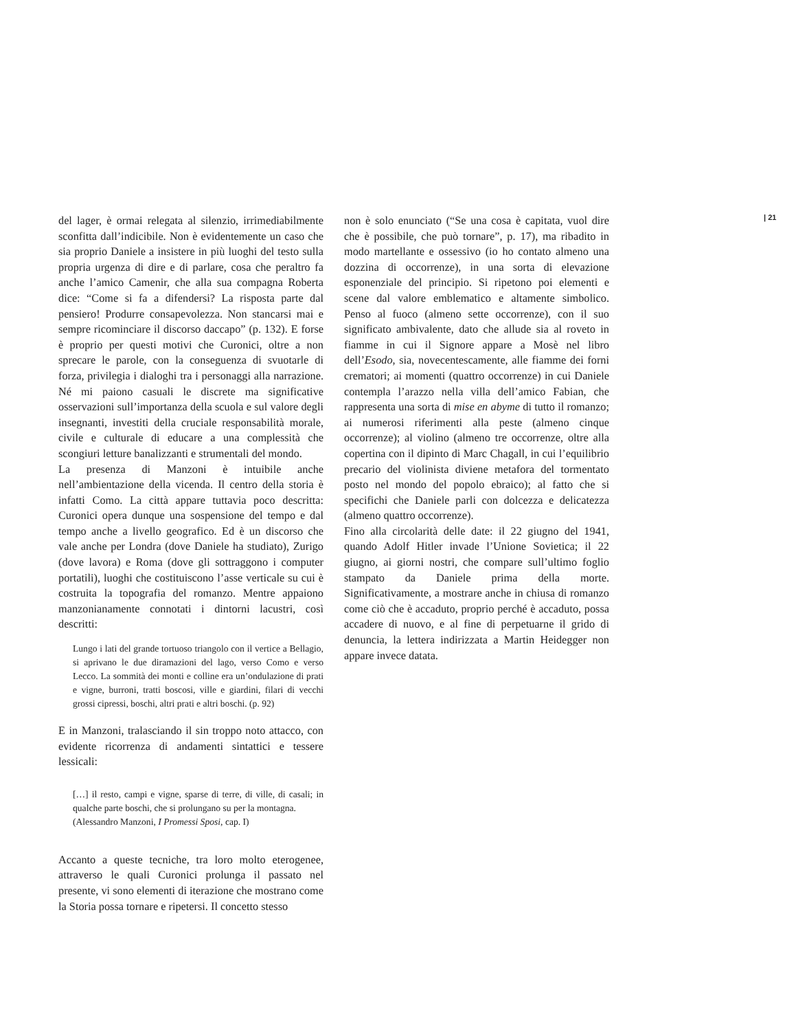del lager, è ormai relegata al silenzio, irrimediabilmente sconfitta dall’indicibile. Non è evidentemente un caso che sia proprio Daniele a insistere in più luoghi del testo sulla propria urgenza di dire e di parlare, cosa che peraltro fa anche l’amico Camenir, che alla sua compagna Roberta dice: “Come si fa a difendersi? La risposta parte dal pensiero! Produrre consapevolezza. Non stancarsi mai e sempre ricominciare il discorso daccapo” (p. 132). E forse è proprio per questi motivi che Curonici, oltre a non sprecare le parole, con la conseguenza di svuotarle di forza, privilegia i dialoghi tra i personaggi alla narrazione. Né mi paiono casuali le discrete ma significative osservazioni sull’importanza della scuola e sul valore degli insegnanti, investiti della cruciale responsabilità morale, civile e culturale di educare a una complessità che scongiuri letture banalizzanti e strumentali del mondo.
La presenza di Manzoni è intuibile anche nell’ambientazione della vicenda. Il centro della storia è infatti Como. La città appare tuttavia poco descritta: Curonici opera dunque una sospensione del tempo e dal tempo anche a livello geografico. Ed è un discorso che vale anche per Londra (dove Daniele ha studiato), Zurigo (dove lavora) e Roma (dove gli sottraggono i computer portatili), luoghi che costituiscono l’asse verticale su cui è costruita la topografia del romanzo. Mentre appaiono manzonianamente connotati i dintorni lacustri, così descritti:
Lungo i lati del grande tortuoso triangolo con il vertice a Bellagio, si aprivano le due diramazioni del lago, verso Como e verso Lecco. La sommità dei monti e colline era un’ondulazione di prati e vigne, burroni, tratti boscosi, ville e giardini, filari di vecchi grossi cipressi, boschi, altri prati e altri boschi. (p. 92)
E in Manzoni, tralasciando il sin troppo noto attacco, con evidente ricorrenza di andamenti sintattici e tessere lessicali:
[…] il resto, campi e vigne, sparse di terre, di ville, di casali; in qualche parte boschi, che si prolungano su per la montagna.
(Alessandro Manzoni, I Promessi Sposi, cap. I)
Accanto a queste tecniche, tra loro molto eterogenee, attraverso le quali Curonici prolunga il passato nel presente, vi sono elementi di iterazione che mostrano come la Storia possa tornare e ripetersi. Il concetto stesso
non è solo enunciato (“Se una cosa è capitata, vuol dire che è possibile, che può tornare”, p. 17), ma ribadito in modo martellante e ossessivo (io ho contato almeno una dozzina di occorrenze), in una sorta di elevazione esponenziale del principio. Si ripetono poi elementi e scene dal valore emblematico e altamente simbolico. Penso al fuoco (almeno sette occorrenze), con il suo significato ambivalente, dato che allude sia al roveto in fiamme in cui il Signore appare a Mosè nel libro dell’Esodo, sia, novecentescamente, alle fiamme dei forni crematori; ai momenti (quattro occorrenze) in cui Daniele contempla l’arazzo nella villa dell’amico Fabian, che rappresenta una sorta di mise en abyme di tutto il romanzo; ai numerosi riferimenti alla peste (almeno cinque occorrenze); al violino (almeno tre occorrenze, oltre alla copertina con il dipinto di Marc Chagall, in cui l’equilibrio precario del violinista diviene metafora del tormentato posto nel mondo del popolo ebraico); al fatto che si specifichi che Daniele parli con dolcezza e delicatezza (almeno quattro occorrenze).
Fino alla circolarità delle date: il 22 giugno del 1941, quando Adolf Hitler invade l’Unione Sovietica; il 22 giugno, ai giorni nostri, che compare sull’ultimo foglio stampato da Daniele prima della morte. Significativamente, a mostrare anche in chiusa di romanzo come ciò che è accaduto, proprio perché è accaduto, possa accadere di nuovo, e al fine di perpetuarne il grido di denuncia, la lettera indirizzata a Martin Heidegger non appare invece datata.
| 21